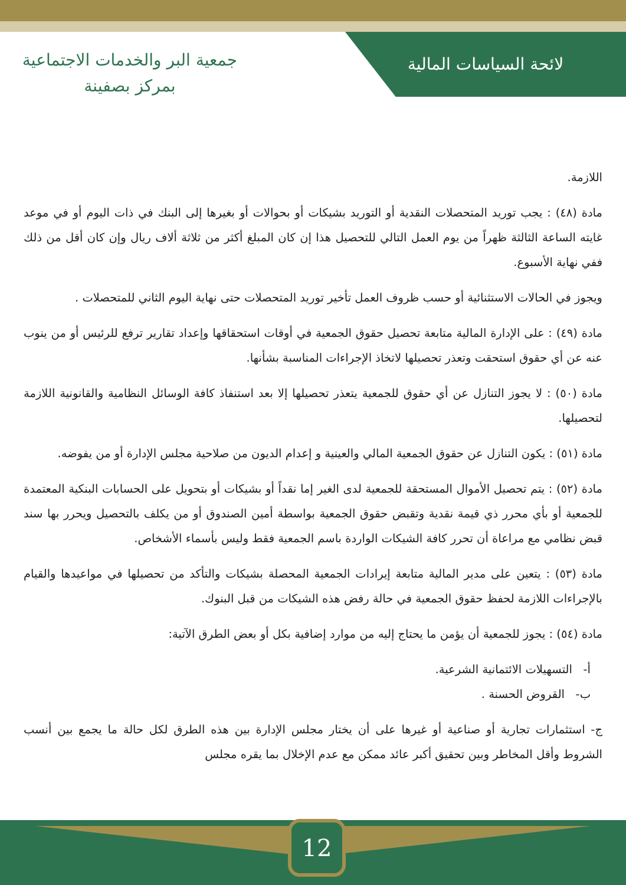جمعية البر والخدمات الاجتماعية
بمركز بصفينة
لائحة السياسات المالية
اللازمة.
مادة (٤٨) : يجب توريد المتحصلات النقدية أو التوريد بشيكات أو بحوالات أو بغيرها إلى البنك في ذات اليوم أو في موعد غايته الساعة الثالثة ظهراً من يوم العمل التالي للتحصيل هذا إن كان المبلغ أكثر من ثلاثة ألاف ريال وإن كان أقل من ذلك ففي نهاية الأسبوع.
ويجوز في الحالات الاستثنائية أو حسب ظروف العمل تأخير توريد المتحصلات حتى نهاية اليوم الثاني للمتحصلات .
مادة (٤٩) : على الإدارة المالية متابعة تحصيل حقوق الجمعية في أوقات استحقاقها وإعداد تقارير ترفع للرئيس أو من ينوب عنه عن أي حقوق استحقت وتعذر تحصيلها لاتخاذ الإجراءات المناسبة بشأنها.
مادة (٥٠) : لا يجوز التنازل عن أي حقوق للجمعية يتعذر تحصيلها إلا بعد استنفاذ كافة الوسائل النظامية والقانونية اللازمة لتحصيلها.
مادة (٥١) : يكون التنازل عن حقوق الجمعية المالي والعينية و إعدام الديون من صلاحية مجلس الإدارة أو من يفوضه.
مادة (٥٢) : يتم تحصيل الأموال المستحقة للجمعية لدى الغير إما نقداً أو بشيكات أو بتحويل على الحسابات البنكية المعتمدة للجمعية أو بأي محرر ذي قيمة نقدية وتقبض حقوق الجمعية بواسطة أمين الصندوق أو من يكلف بالتحصيل ويحرر بها سند قبض نظامي مع مراعاة أن تحرر كافة الشيكات الواردة باسم الجمعية فقط وليس بأسماء الأشخاص.
مادة (٥٣) : يتعين على مدير المالية متابعة إيرادات الجمعية المحصلة بشيكات والتأكد من تحصيلها في مواعيدها والقيام بالإجراءات اللازمة لحفظ حقوق الجمعية في حالة رفض هذه الشيكات من قبل البنوك.
مادة (٥٤) : يجوز للجمعية أن يؤمن ما يحتاج إليه من موارد إضافية بكل أو بعض الطرق الآتية:
أ- التسهيلات الائتمانية الشرعية.
ب- القروض الحسنة .
ج- استثمارات تجارية أو صناعية أو غيرها على أن يختار مجلس الإدارة بين هذه الطرق لكل حالة ما يجمع بين أنسب الشروط وأقل المخاطر وبين تحقيق أكبر عائد ممكن مع عدم الإخلال بما يقره مجلس
12